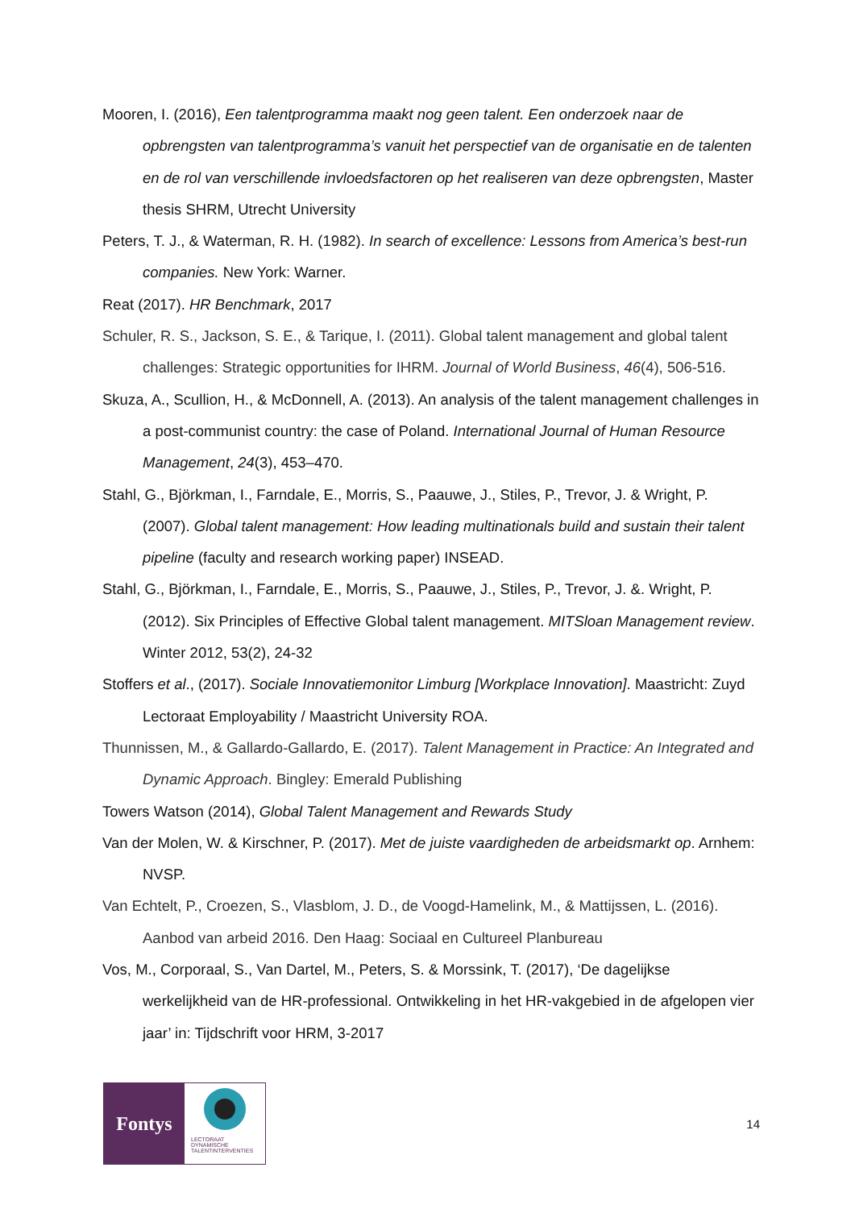Mooren, I. (2016), Een talentprogramma maakt nog geen talent. Een onderzoek naar de opbrengsten van talentprogramma’s vanuit het perspectief van de organisatie en de talenten en de rol van verschillende invloedsfactoren op het realiseren van deze opbrengsten, Master thesis SHRM, Utrecht University
Peters, T. J., & Waterman, R. H. (1982). In search of excellence: Lessons from America’s best-run companies. New York: Warner.
Reat (2017). HR Benchmark, 2017
Schuler, R. S., Jackson, S. E., & Tarique, I. (2011). Global talent management and global talent challenges: Strategic opportunities for IHRM. Journal of World Business, 46(4), 506-516.
Skuza, A., Scullion, H., & McDonnell, A. (2013). An analysis of the talent management challenges in a post-communist country: the case of Poland. International Journal of Human Resource Management, 24(3), 453–470.
Stahl, G., Björkman, I., Farndale, E., Morris, S., Paauwe, J., Stiles, P., Trevor, J. & Wright, P. (2007). Global talent management: How leading multinationals build and sustain their talent pipeline (faculty and research working paper) INSEAD.
Stahl, G., Björkman, I., Farndale, E., Morris, S., Paauwe, J., Stiles, P., Trevor, J. &. Wright, P. (2012). Six Principles of Effective Global talent management. MITSloan Management review. Winter 2012, 53(2), 24-32
Stoffers et al., (2017). Sociale Innovatiemonitor Limburg [Workplace Innovation]. Maastricht: Zuyd Lectoraat Employability / Maastricht University ROA.
Thunnissen, M., & Gallardo-Gallardo, E. (2017). Talent Management in Practice: An Integrated and Dynamic Approach. Bingley: Emerald Publishing
Towers Watson (2014), Global Talent Management and Rewards Study
Van der Molen, W. & Kirschner, P. (2017). Met de juiste vaardigheden de arbeidsmarkt op. Arnhem: NVSP.
Van Echtelt, P., Croezen, S., Vlasblom, J. D., de Voogd-Hamelink, M., & Mattijssen, L. (2016). Aanbod van arbeid 2016. Den Haag: Sociaal en Cultureel Planbureau
Vos, M., Corporaal, S., Van Dartel, M., Peters, S. & Morssink, T. (2017), ‘De dagelijkse werkelijkheid van de HR-professional. Ontwikkeling in het HR-vakgebied in de afgelopen vier jaar’ in: Tijdschrift voor HRM, 3-2017
Fontys
LECTORAAT
DYNAMISCHE
TALENTINTERVENTIES
14